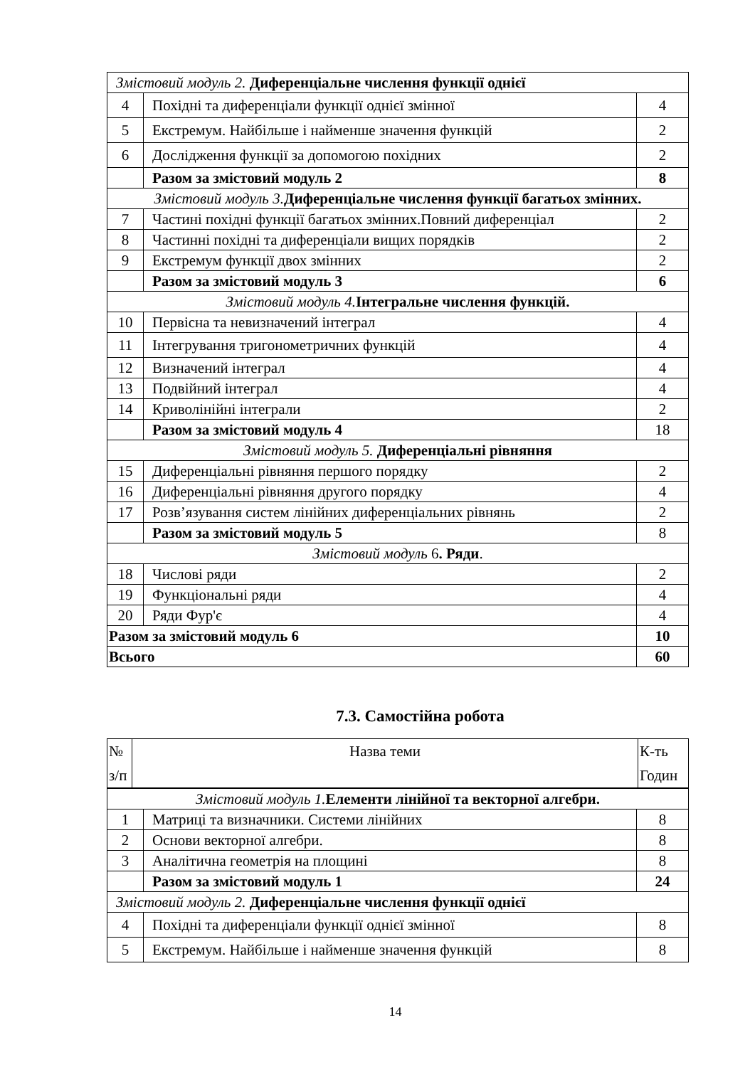| Змістовий модуль 2. Диференціальне числення функції однієї | | |
| 4 | Похідні та диференціали функції однієї змінної | 4 |
| 5 | Екстремум. Найбільше і найменше значення функцій | 2 |
| 6 | Дослідження функції за допомогою похідних | 2 |
| | Разом за змістовий модуль 2 | 8 |
| Змістовий модуль 3. Диференціальне числення функції багатьох змінних. | | |
| 7 | Частині похідні функції багатьох змінних.Повний диференціал | 2 |
| 8 | Частинні похідні та диференціали вищих порядків | 2 |
| 9 | Екстремум функції двох змінних | 2 |
| | Разом за змістовий модуль 3 | 6 |
| Змістовий модуль 4. Інтегральне числення функцій. | | |
| 10 | Первісна та невизначений інтеграл | 4 |
| 11 | Інтегрування тригонометричних функцій | 4 |
| 12 | Визначений інтеграл | 4 |
| 13 | Подвійний інтеграл | 4 |
| 14 | Криволінійні інтеграли | 2 |
| | Разом за змістовий модуль 4 | 18 |
| Змістовий модуль 5. Диференціальні рівняння | | |
| 15 | Диференціальні рівняння першого порядку | 2 |
| 16 | Диференціальні рівняння другого порядку | 4 |
| 17 | Розв’язування систем лінійних диференціальних рівнянь | 2 |
| | Разом за змістовий модуль 5 | 8 |
| Змістовий модуль 6 . Ряди . | | |
| 18 | Числові ряди | 2 |
| 19 | Функціональні ряди | 4 |
| 20 | Ряди Фур'є | 4 |
| Разом за змістовий модуль 6 | | 10 |
| Всього | | 60 |
7.3. Самостійна робота
| № з/п | Назва теми | К-ть Годин |
| Змістовий модуль 1. Елементи лінійної та векторної алгебри. | | |
| 1 | Матриці та визначники. Системи лінійних | 8 |
| 2 | Основи векторної алгебри. | 8 |
| 3 | Аналітична геометрія на площині | 8 |
| | Разом за змістовий модуль 1 | 24 |
| Змістовий модуль 2. Диференціальне числення функції однієї | | |
| 4 | Похідні та диференціали функції однієї змінної | 8 |
| 5 | Екстремум. Найбільше і найменше значення функцій | 8 |
14